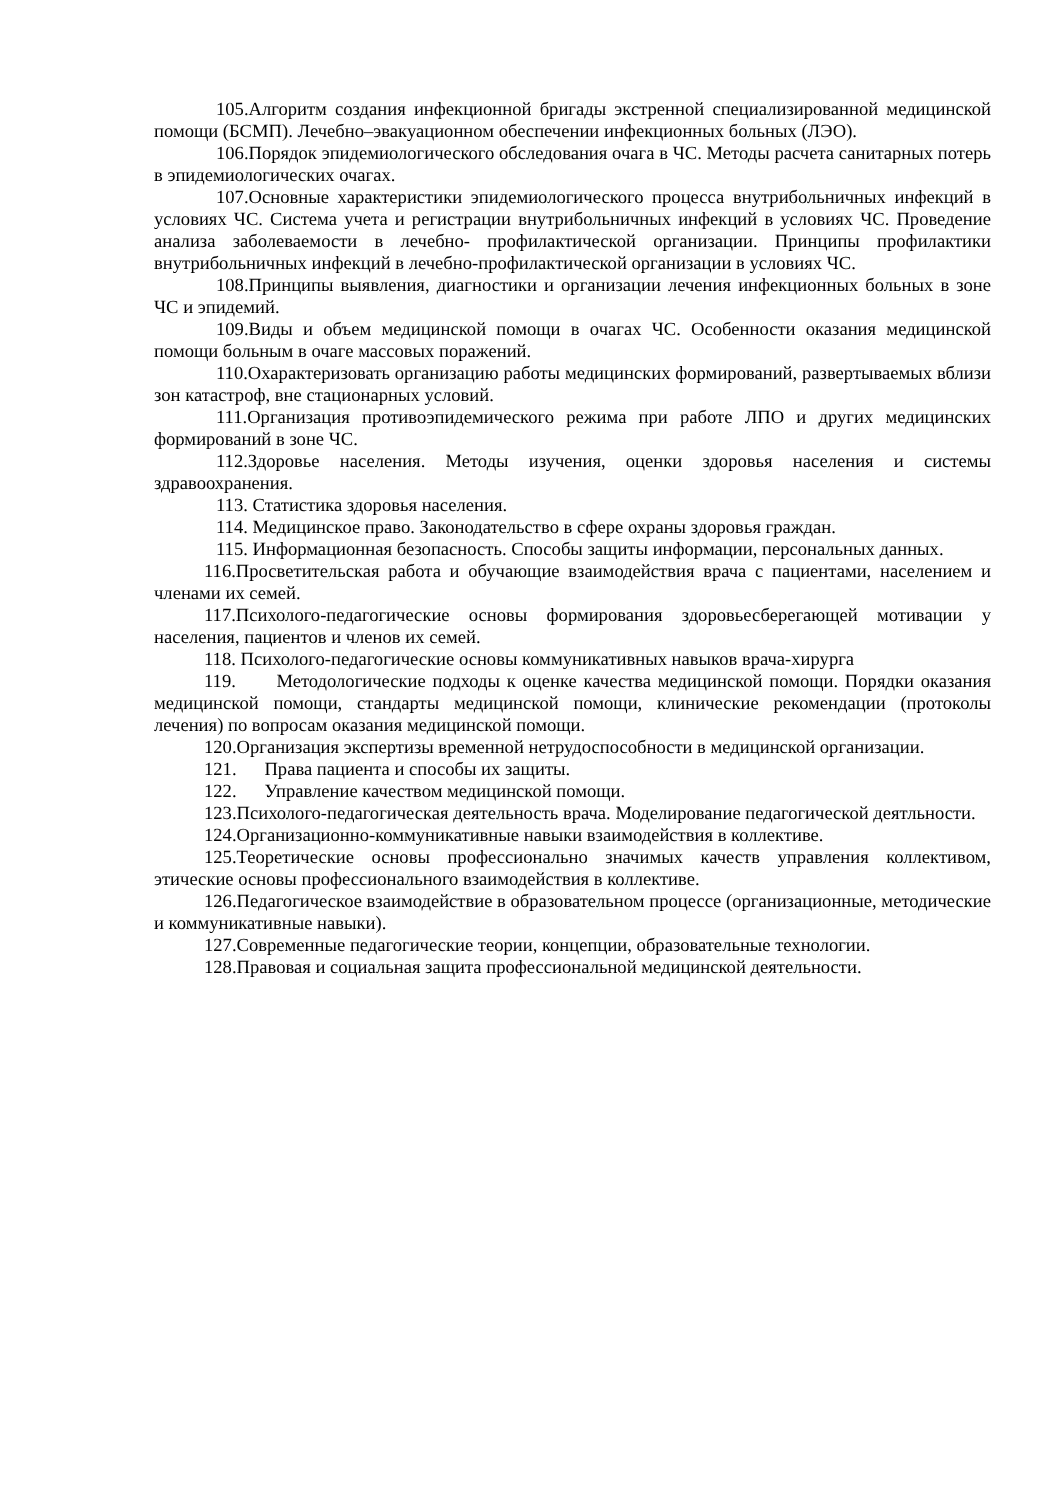105.Алгоритм создания инфекционной бригады экстренной специализированной медицинской помощи (БСМП). Лечебно–эвакуационном обеспечении инфекционных больных (ЛЭО).
106.Порядок эпидемиологического обследования очага в ЧС. Методы расчета санитарных потерь в эпидемиологических очагах.
107.Основные характеристики эпидемиологического процесса внутрибольничных инфекций в условиях ЧС. Система учета и регистрации внутрибольничных инфекций в условиях ЧС. Проведение анализа заболеваемости в лечебно- профилактической организации. Принципы профилактики внутрибольничных инфекций в лечебно-профилактической организации в условиях ЧС.
108.Принципы выявления, диагностики и организации лечения инфекционных больных в зоне ЧС и эпидемий.
109.Виды и объем медицинской помощи в очагах ЧС. Особенности оказания медицинской помощи больным в очаге массовых поражений.
110.Охарактеризовать организацию работы медицинских формирований, развертываемых вблизи зон катастроф, вне стационарных условий.
111.Организация противоэпидемического режима при работе ЛПО и других медицинских формирований в зоне ЧС.
112.Здоровье населения. Методы изучения, оценки здоровья населения и системы здравоохранения.
113. Статистика здоровья населения.
114. Медицинское право. Законодательство в сфере охраны здоровья граждан.
115. Информационная безопасность. Способы защиты информации, персональных данных.
116.Просветительская работа и обучающие взаимодействия врача с пациентами, населением и членами их семей.
117.Психолого-педагогические основы формирования здоровьесберегающей мотивации у населения, пациентов и членов их семей.
118. Психолого-педагогические основы коммуникативных навыков врача-хирурга
119. Методологические подходы к оценке качества медицинской помощи. Порядки оказания медицинской помощи, стандарты медицинской помощи, клинические рекомендации (протоколы лечения) по вопросам оказания медицинской помощи.
120.Организация экспертизы временной нетрудоспособности в медицинской организации.
121. Права пациента и способы их защиты.
122. Управление качеством медицинской помощи.
123.Психолого-педагогическая деятельность врача. Моделирование педагогической деятльности.
124.Организационно-коммуникативные навыки взаимодействия в коллективе.
125.Теоретические основы профессионально значимых качеств управления коллективом, этические основы профессионального взаимодействия в коллективе.
126.Педагогическое взаимодействие в образовательном процессе (организационные, методические и коммуникативные навыки).
127.Современные педагогические теории, концепции, образовательные технологии.
128.Правовая и социальная защита профессиональной медицинской деятельности.